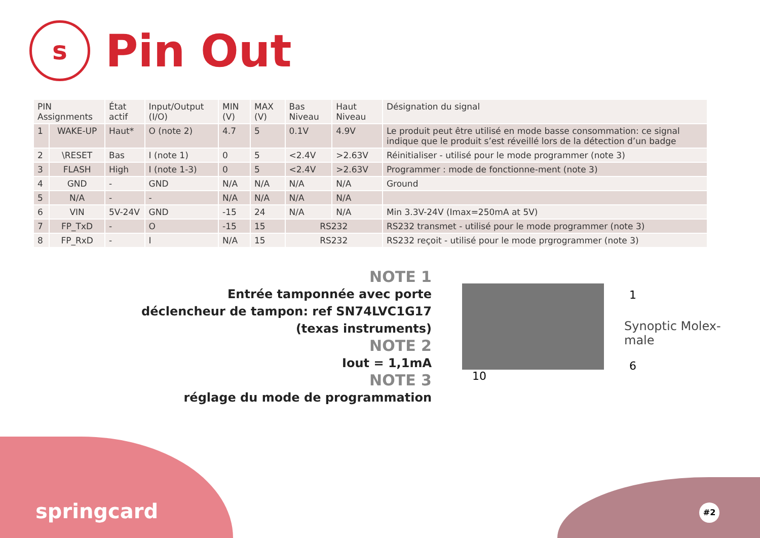s
Pin Out
| PIN Assignments | | État actif | Input/Output (I/O) | MIN (V) | MAX (V) | Bas Niveau | Haut Niveau | Désignation du signal |
| --- | --- | --- | --- | --- | --- | --- | --- | --- |
| 1 | WAKE-UP | Haut* | O (note 2) | 4.7 | 5 | 0.1V | 4.9V | Le produit peut être utilisé en mode basse consommation: ce signal indique que le produit s’est réveillé lors de la détection d’un badge |
| 2 | \RESET | Bas | I (note 1) | 0 | 5 | <2.4V | >2.63V | Réinitialiser - utilisé pour le mode programmer (note 3) |
| 3 | FLASH | High | I (note 1-3) | 0 | 5 | <2.4V | >2.63V | Programmer : mode de fonctionne-ment (note 3) |
| 4 | GND | - | GND | N/A | N/A | N/A | N/A | Ground |
| 5 | N/A | - | - | N/A | N/A | N/A | N/A | |
| 6 | VIN | 5V-24V | GND | -15 | 24 | N/A | N/A | Min 3.3V-24V (Imax=250mA at 5V) |
| 7 | FP_TxD | - | O | -15 | 15 | RS232 | | RS232 transmet - utilisé pour le mode programmer (note 3) |
| 8 | FP_RxD | - | I | N/A | 15 | RS232 | | RS232 reçoit - utilisé pour le mode prgrogrammer (note 3) |
NOTE 1
Entrée tamponnée avec porte
déclencheur de tampon: ref SN74LVC1G17
(texas instruments)
NOTE 2
Iout = 1,1mA
NOTE 3
réglage du mode de programmation
1
6
10
Synoptic Molex- male
springcard #2